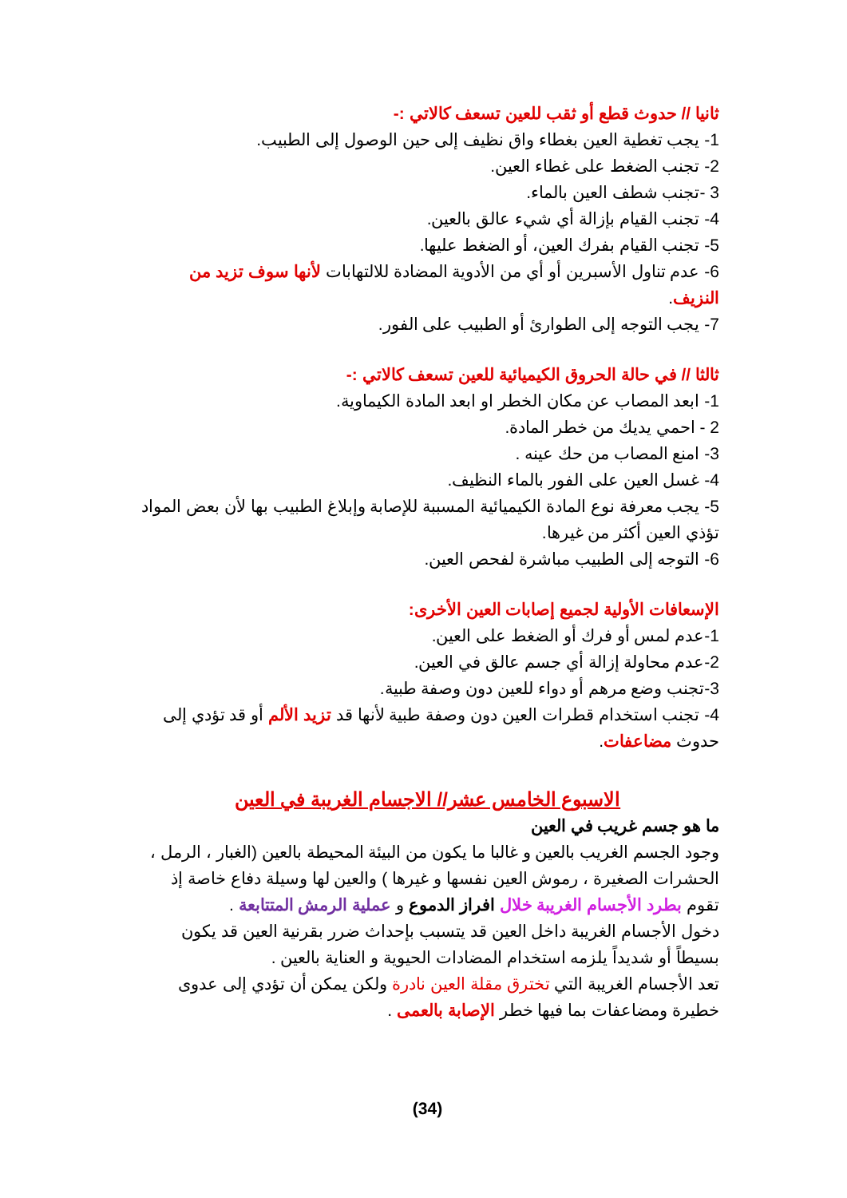ثانيا // حدوث قطع أو ثقب للعين تسعف كالاتي :-
1- يجب تغطية العين بغطاء واق نظيف إلى حين الوصول إلى الطبيب.
2- تجنب الضغط على غطاء العين.
3 -تجنب شطف العين بالماء.
4- تجنب القيام بإزالة أي شيء عالق بالعين.
5- تجنب القيام بفرك العين، أو الضغط عليها.
6- عدم تناول الأسبرين أو أي من الأدوية المضادة للالتهابات لأنها سوف تزيد من النزيف.
7- يجب التوجه إلى الطوارئ أو الطبيب على الفور.
ثالثا // في حالة الحروق الكيميائية للعين تسعف كالاتي :-
1- ابعد المصاب عن مكان الخطر او ابعد المادة الكيماوية.
2 - احمي يديك من خطر المادة.
3- امنع المصاب من حك عينه .
4- غسل العين على الفور بالماء النظيف.
5- يجب معرفة نوع المادة الكيميائية المسببة للإصابة وإبلاغ الطبيب بها لأن بعض المواد تؤذي العين أكثر من غيرها.
6- التوجه إلى الطبيب مباشرة لفحص العين.
الإسعافات الأولية لجميع إصابات العين الأخرى:
1-عدم لمس أو فرك أو الضغط على العين.
2-عدم محاولة إزالة أي جسم عالق في العين.
3-تجنب وضع مرهم أو دواء للعين دون وصفة طبية.
4- تجنب استخدام قطرات العين دون وصفة طبية لأنها قد تزيد الألم أو قد تؤدي إلى حدوث مضاعفات.
الاسبوع الخامس عشر// الاجسام الغريبة في العين
ما هو جسم غريب في العين
وجود الجسم الغريب بالعين و غالبا ما يكون من البيئة المحيطة بالعين (الغبار ، الرمل ، الحشرات الصغيرة ، رموش العين نفسها و غيرها ) والعين لها وسيلة دفاع خاصة إذ تقوم بطرد الأجسام الغريبة خلال افراز الدموع و عملية الرمش المتتابعة .
دخول الأجسام الغريبة داخل العين قد يتسبب بإحداث ضرر بقرنية العين قد يكون بسيطاً أو شديداً يلزمه استخدام المضادات الحيوية و العناية بالعين .
تعد الأجسام الغريبة التي تخترق مقلة العين نادرة ولكن يمكن أن تؤدي إلى عدوى خطيرة ومضاعفات بما فيها خطر الإصابة بالعمى .
(34)